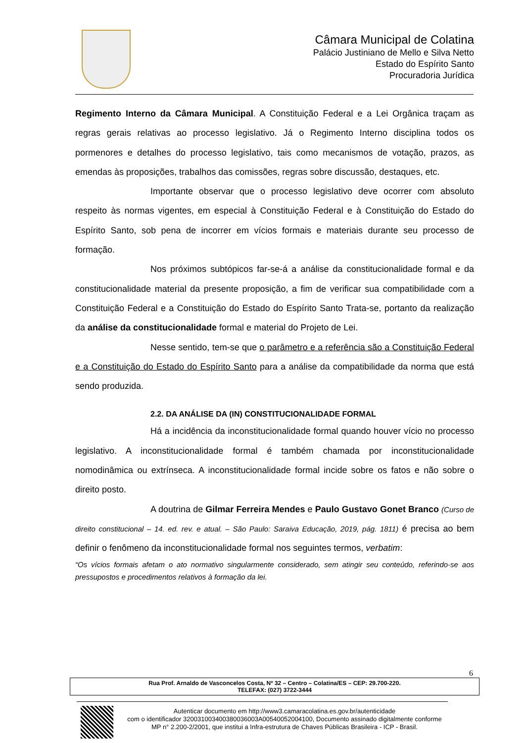Câmara Municipal de Colatina
Palácio Justiniano de Mello e Silva Netto
Estado do Espírito Santo
Procuradoria Jurídica
Regimento Interno da Câmara Municipal. A Constituição Federal e a Lei Orgânica traçam as regras gerais relativas ao processo legislativo. Já o Regimento Interno disciplina todos os pormenores e detalhes do processo legislativo, tais como mecanismos de votação, prazos, as emendas às proposições, trabalhos das comissões, regras sobre discussão, destaques, etc.
Importante observar que o processo legislativo deve ocorrer com absoluto respeito às normas vigentes, em especial à Constituição Federal e à Constituição do Estado do Espírito Santo, sob pena de incorrer em vícios formais e materiais durante seu processo de formação.
Nos próximos subtópicos far-se-á a análise da constitucionalidade formal e da constitucionalidade material da presente proposição, a fim de verificar sua compatibilidade com a Constituição Federal e a Constituição do Estado do Espírito Santo Trata-se, portanto da realização da análise da constitucionalidade formal e material do Projeto de Lei.
Nesse sentido, tem-se que o parâmetro e a referência são a Constituição Federal e a Constituição do Estado do Espírito Santo para a análise da compatibilidade da norma que está sendo produzida.
2.2. DA ANÁLISE DA (IN) CONSTITUCIONALIDADE FORMAL
Há a incidência da inconstitucionalidade formal quando houver vício no processo legislativo. A inconstitucionalidade formal é também chamada por inconstitucionalidade nomodinâmica ou extrínseca. A inconstitucionalidade formal incide sobre os fatos e não sobre o direito posto.
A doutrina de Gilmar Ferreira Mendes e Paulo Gustavo Gonet Branco (Curso de direito constitucional – 14. ed. rev. e atual. – São Paulo: Saraiva Educação, 2019, pág. 1811) é precisa ao bem definir o fenômeno da inconstitucionalidade formal nos seguintes termos, verbatim:
“Os vícios formais afetam o ato normativo singularmente considerado, sem atingir seu conteúdo, referindo-se aos pressupostos e procedimentos relativos à formação da lei.
6
Rua Prof. Arnaldo de Vasconcelos Costa, Nº 32 – Centro – Colatina/ES – CEP: 29.700-220.
TELEFAX: (027) 3722-3444
Autenticar documento em http://www3.camaracolatina.es.gov.br/autenticidade
com o identificador 320031003400380036003A00540052004100, Documento assinado digitalmente conforme MP n° 2.200-2/2001, que institui a Infra-estrutura de Chaves Públicas Brasileira - ICP - Brasil.